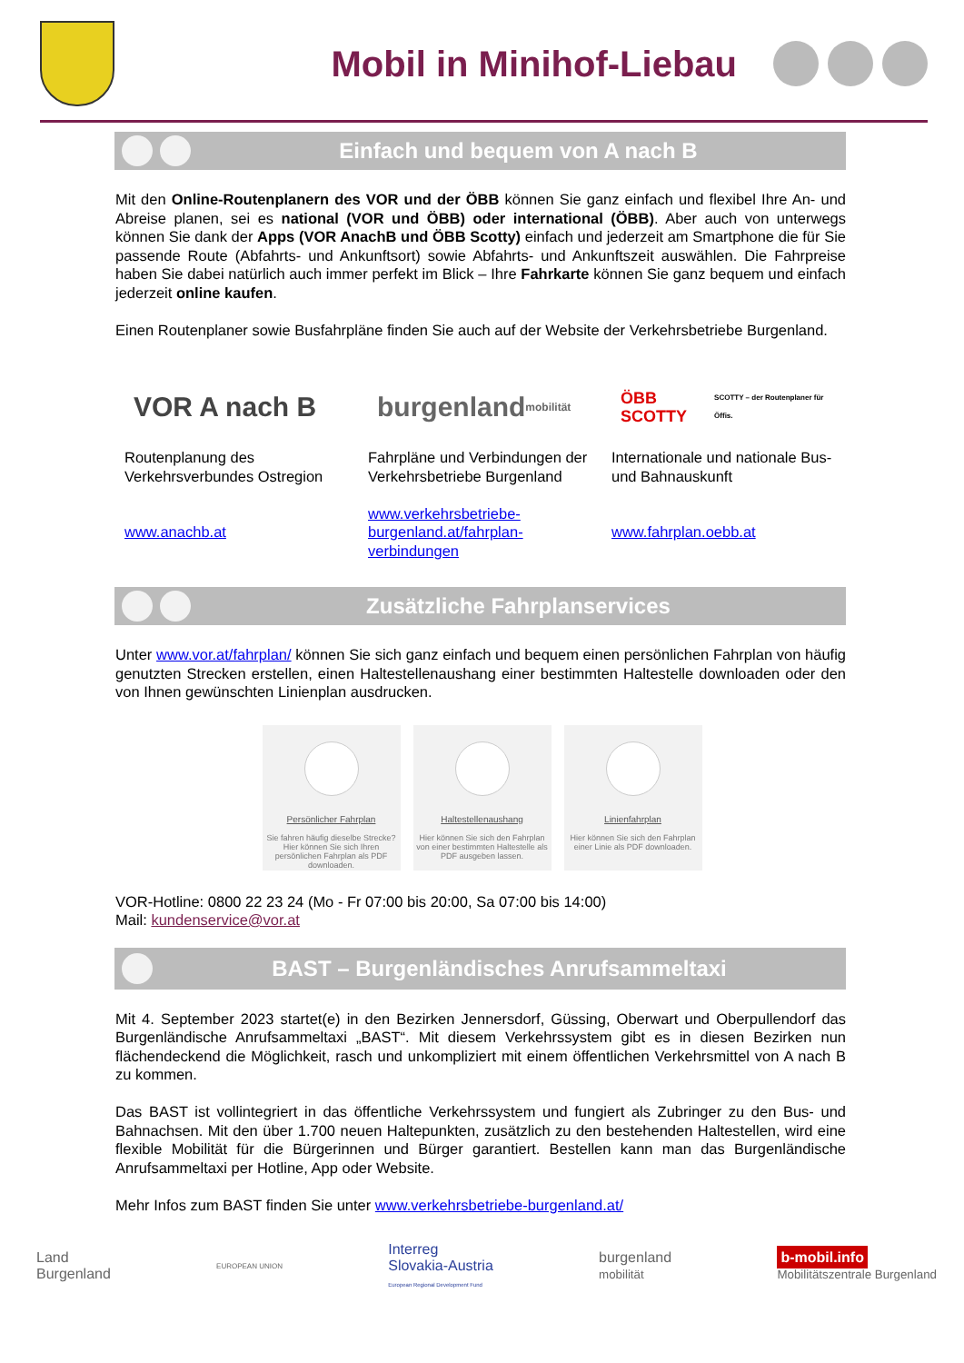Mobil in Minihof-Liebau
Einfach und bequem von A nach B
Mit den Online-Routenplanern des VOR und der ÖBB können Sie ganz einfach und flexibel Ihre An- und Abreise planen, sei es national (VOR und ÖBB) oder international (ÖBB). Aber auch von unterwegs können Sie dank der Apps (VOR AnachB und ÖBB Scotty) einfach und jederzeit am Smartphone die für Sie passende Route (Abfahrts- und Ankunftsort) sowie Abfahrts- und Ankunftszeit auswählen. Die Fahrpreise haben Sie dabei natürlich auch immer perfekt im Blick – Ihre Fahrkarte können Sie ganz bequem und einfach jederzeit online kaufen.
Einen Routenplaner sowie Busfahrpläne finden Sie auch auf der Website der Verkehrsbetriebe Burgenland.
VOR A nach B
Routenplanung des Verkehrsverbundes Ostregion
www.anachb.at
burgenland mobilität
Fahrpläne und Verbindungen der Verkehrsbetriebe Burgenland
www.verkehrsbetriebe-burgenland.at/fahrplan-verbindungen
ÖBB SCOTTY SCOTTY – der Routenplaner für Öffis.
Internationale und nationale Bus- und Bahnauskunft
www.fahrplan.oebb.at
Zusätzliche Fahrplanservices
Unter www.vor.at/fahrplan/ können Sie sich ganz einfach und bequem einen persönlichen Fahrplan von häufig genutzten Strecken erstellen, einen Haltestellenaushang einer bestimmten Haltestelle downloaden oder den von Ihnen gewünschten Linienplan ausdrucken.
Persönlicher Fahrplan
Sie fahren häufig dieselbe Strecke? Hier können Sie sich Ihren persönlichen Fahrplan als PDF downloaden.
Haltestellenaushang
Hier können Sie sich den Fahrplan von einer bestimmten Haltestelle als PDF ausgeben lassen.
Linienfahrplan
Hier können Sie sich den Fahrplan einer Linie als PDF downloaden.
VOR-Hotline: 0800 22 23 24 (Mo - Fr 07:00 bis 20:00, Sa 07:00 bis 14:00)
Mail: kundenservice@vor.at
BAST – Burgenländisches Anrufsammeltaxi
Mit 4. September 2023 startet(e) in den Bezirken Jennersdorf, Güssing, Oberwart und Oberpullendorf das Burgenländische Anrufsammeltaxi „BAST“. Mit diesem Verkehrssystem gibt es in diesen Bezirken nun flächendeckend die Möglichkeit, rasch und unkompliziert mit einem öffentlichen Verkehrsmittel von A nach B zu kommen.
Das BAST ist vollintegriert in das öffentliche Verkehrssystem und fungiert als Zubringer zu den Bus- und Bahnachsen. Mit den über 1.700 neuen Haltepunkten, zusätzlich zu den bestehenden Haltestellen, wird eine flexible Mobilität für die Bürgerinnen und Bürger garantiert. Bestellen kann man das Burgenländische Anrufsammeltaxi per Hotline, App oder Website.
Mehr Infos zum BAST finden Sie unter www.verkehrsbetriebe-burgenland.at/
Land
Burgenland
EUROPEAN UNION
Interreg
Slovakia-Austria
European Regional Development Fund
burgenland
mobilität
b-mobil.info
Mobilitätszentrale Burgenland